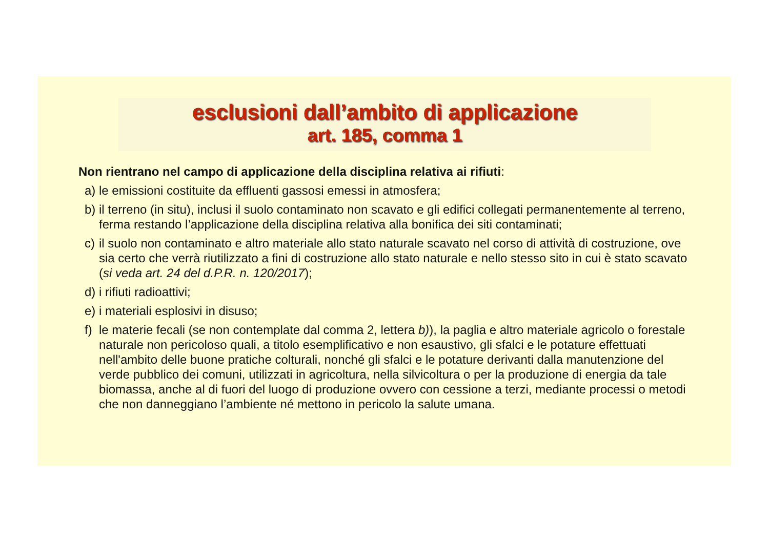esclusioni dall’ambito di applicazione
art. 185, comma 1
Non rientrano nel campo di applicazione della disciplina relativa ai rifiuti:
a) le emissioni costituite da effluenti gassosi emessi in atmosfera;
b) il terreno (in situ), inclusi il suolo contaminato non scavato e gli edifici collegati permanentemente al terreno, ferma restando l’applicazione della disciplina relativa alla bonifica dei siti contaminati;
c) il suolo non contaminato e altro materiale allo stato naturale scavato nel corso di attività di costruzione, ove sia certo che verrà riutilizzato a fini di costruzione allo stato naturale e nello stesso sito in cui è stato scavato (si veda art. 24 del d.P.R. n. 120/2017);
d) i rifiuti radioattivi;
e) i materiali esplosivi in disuso;
f) le materie fecali (se non contemplate dal comma 2, lettera b)), la paglia e altro materiale agricolo o forestale naturale non pericoloso quali, a titolo esemplificativo e non esaustivo, gli sfalci e le potature effettuati nell'ambito delle buone pratiche colturali, nonché gli sfalci e le potature derivanti dalla manutenzione del verde pubblico dei comuni, utilizzati in agricoltura, nella silvicoltura o per la produzione di energia da tale biomassa, anche al di fuori del luogo di produzione ovvero con cessione a terzi, mediante processi o metodi che non danneggiano l’ambiente né mettono in pericolo la salute umana.